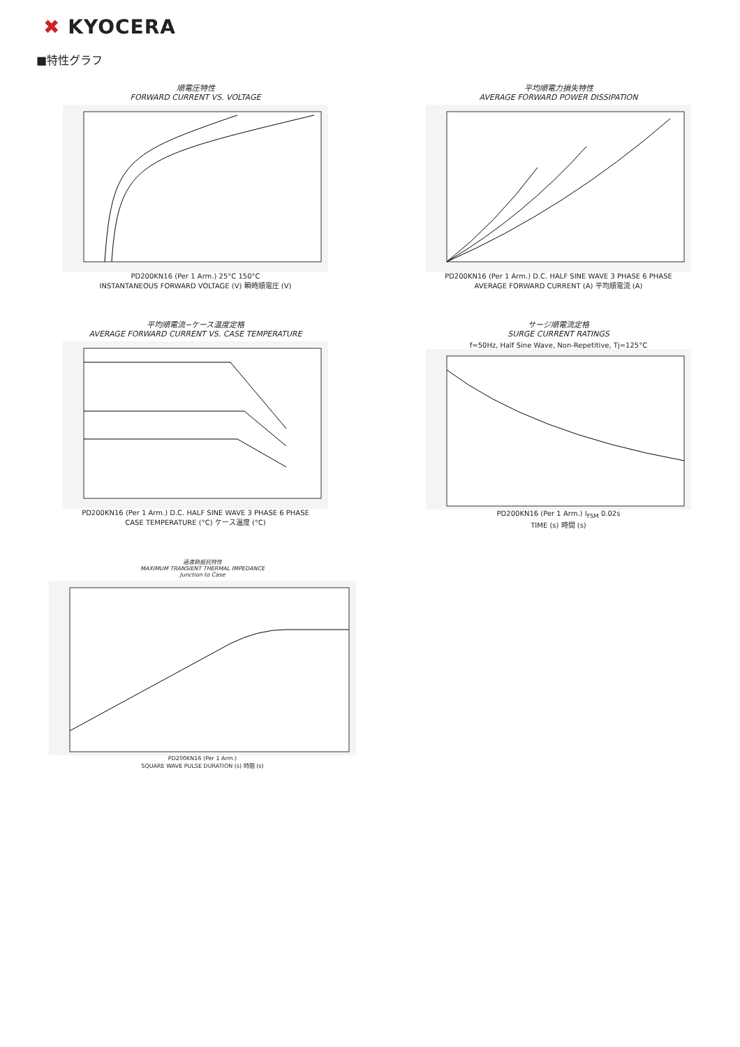✖ KYOCERA
■特性グラフ
順電圧特性
FORWARD CURRENT VS. VOLTAGE
PD200KN16 (Per 1 Arm.) 25°C 150°C
INSTANTANEOUS FORWARD VOLTAGE (V) 瞬時順電圧 (V)
平均順電力損失特性
AVERAGE FORWARD POWER DISSIPATION
PD200KN16 (Per 1 Arm.) D.C. HALF SINE WAVE 3 PHASE 6 PHASE
AVERAGE FORWARD CURRENT (A) 平均順電流 (A)
平均順電流−ケース温度定格
AVERAGE FORWARD CURRENT VS. CASE TEMPERATURE
PD200KN16 (Per 1 Arm.) D.C. HALF SINE WAVE 3 PHASE 6 PHASE
CASE TEMPERATURE (°C) ケース温度 (°C)
サージ順電流定格
SURGE CURRENT RATINGS
f=50Hz, Half Sine Wave, Non-Repetitive, Tj=125°C
PD200KN16 (Per 1 Arm.) I<sub>FSM</sub> 0.02s
TIME (s) 時間 (s)
過渡熱抵抗特性
MAXIMUM TRANSIENT THERMAL IMPEDANCE
Junction to Case
PD200KN16 (Per 1 Arm.)
SQUARE WAVE PULSE DURATION (s) 時間 (s)